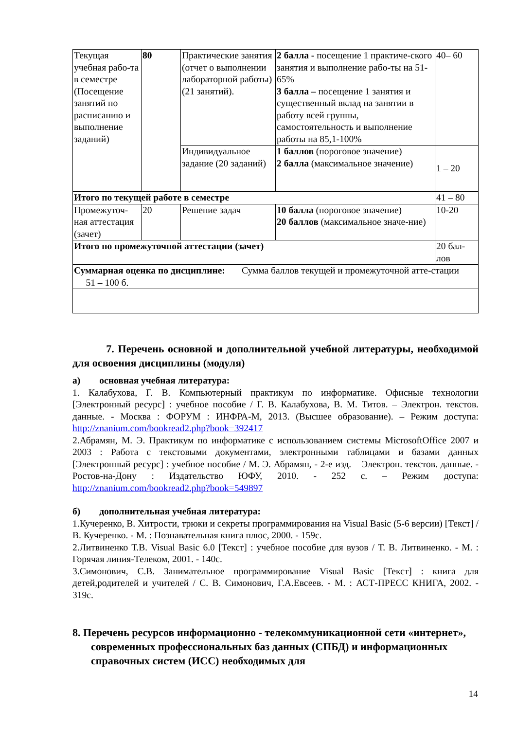| Текущая учебная рабо-та в семестре (Посещение занятий по расписанию и выполнение заданий) | 80 | Практические занятия (отчет о выполнении лабораторной работы) (21 занятий). | 2 балла - посещение 1 практиче-ского занятия и выполнение рабо-ты на 51-65% 3 балла – посещение 1 занятия и существенный вклад на занятии в работу всей группы, самостоятельность и выполнение работы на 85,1-100% | 40– 60 |
| | | Индивидуальное задание (20 заданий) | 1 баллов (пороговое значение) 2 балла (максимальное значение) | 1 – 20 |
| Итого по текущей работе в семестре | | | | 41 – 80 |
| Промежуточ-ная аттестация (зачет) | 20 | Решение задач | 10 балла (пороговое значение) 20 баллов (максимальное значе-ние) | 10-20 |
| Итого по промежуточной аттестации (зачет) | | | | 20 бал-лов |
| Суммарная оценка по дисциплине: Сумма баллов текущей и промежуточной атте-стации 51 – 100 б. | | | | |
7. Перечень основной и дополнительной учебной литературы, необходимой для освоения дисциплины (модуля)
а) основная учебная литература:
1. Калабухова, Г. В. Компьютерный практикум по информатике. Офисные технологии [Электронный ресурс] : учебное пособие / Г. В. Калабухова, В. М. Титов. – Электрон. текстов. данные. - Москва : ФОРУМ : ИНФРА-М, 2013. (Высшее образование). – Режим доступа: http://znanium.com/bookread2.php?book=392417
2.Абрамян, М. Э. Практикум по информатике с использованием системы MicrosoftOffice 2007 и 2003 : Работа с текстовыми документами, электронными таблицами и базами данных [Электронный ресурс] : учебное пособие / М. Э. Абрамян, - 2-е изд. – Электрон. текстов. данные. - Ростов-на-Дону : Издательство ЮФУ, 2010. - 252 с. – Режим доступа: http://znanium.com/bookread2.php?book=549897
б) дополнительная учебная литература:
1.Кучеренко, В. Хитрости, трюки и секреты программирования на Visual Basic (5-6 версии) [Текст] / В. Кучеренко. - М. : Познавательная книга плюс, 2000. - 159с.
2.Литвиненко Т.В. Visual Basic 6.0 [Текст] : учебное пособие для вузов / Т. В. Литвиненко. - М. : Горячая линия-Телеком, 2001. - 140с.
3.Симонович, С.В. Занимательное программирование Visual Basic [Текст] : книга для детей,родителей и учителей / С. В. Симонович, Г.А.Евсеев. - М. : АСТ-ПРЕСС КНИГА, 2002. - 319с.
8. Перечень ресурсов информационно - телекоммуникационной сети «интернет», современных профессиональных баз данных (СПБД) и информационных справочных систем (ИСС) необходимых для
14